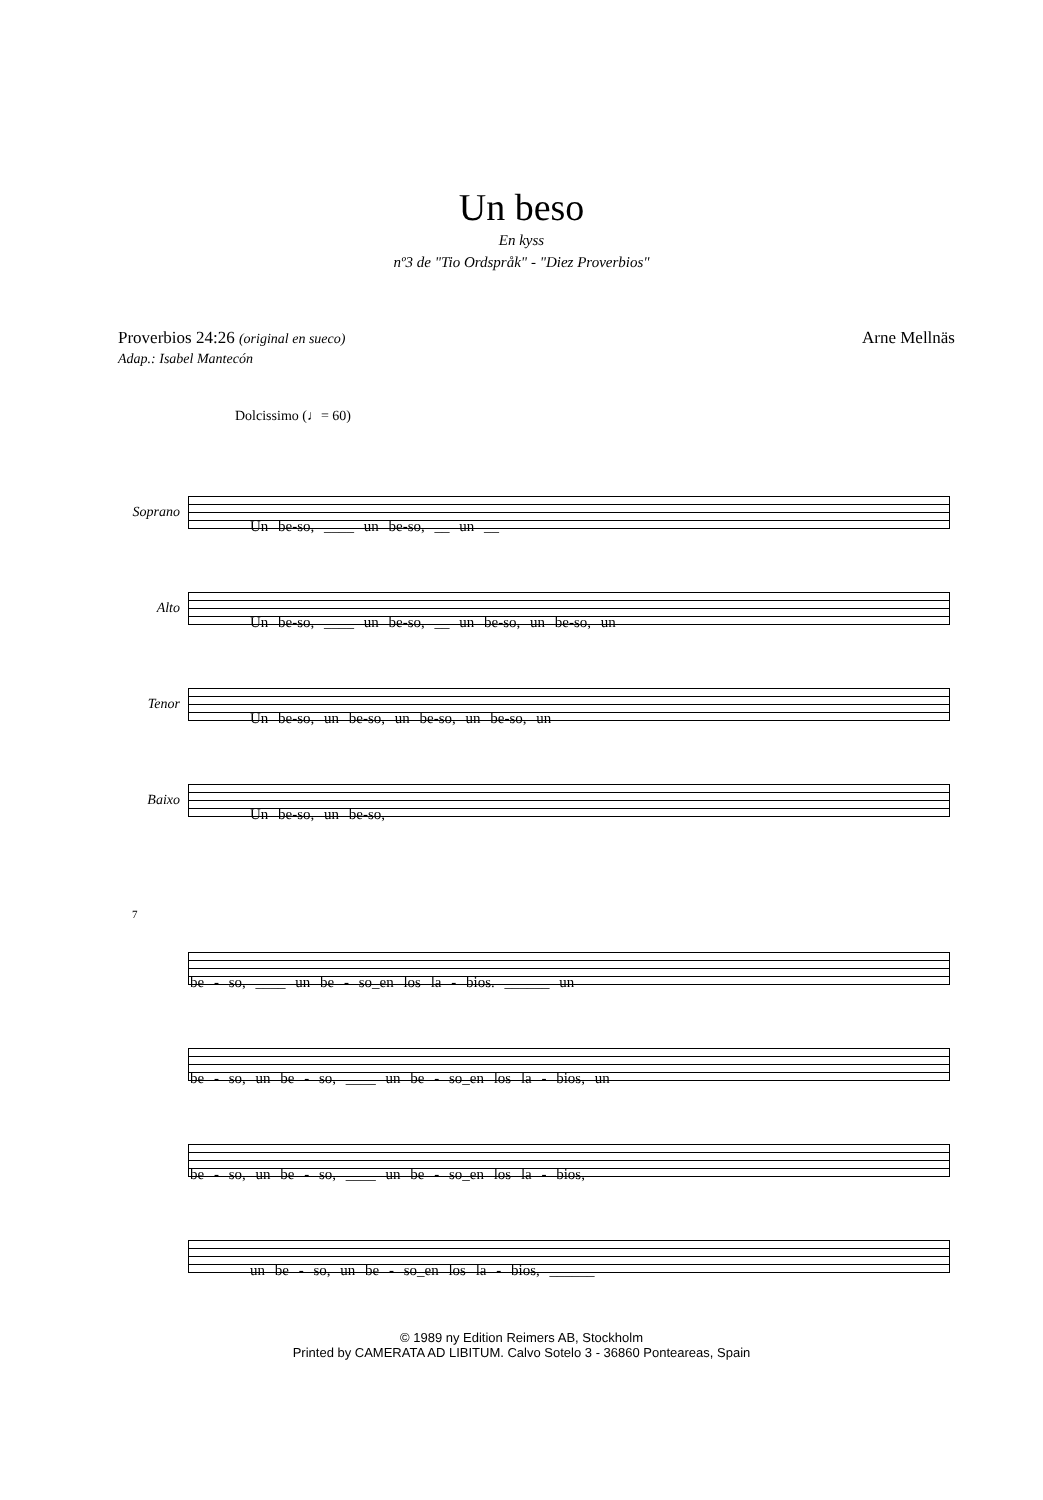Un beso
En kyss
nº3 de "Tio Ordspråk" - "Diez Proverbios"
Proverbios 24:26 (original en sueco)
Adap.: Isabel Mantecón
Arne Mellnäs
Dolcissimo (♩= 60)
Soprano
Un be-so, ____ un be-so, __ un __
Alto
Un be-so, ____ un be-so, __ un be-so, un be-so, un
Tenor
Un be-so, un be-so, un be-so, un be-so, un
Baixo
Un be-so, un be-so,
7
be - so, ____ un be - so_en los la - bios. ______ un
be - so, un be - so, ____ un be - so_en los la - bios, un
be - so, un be - so, ____ un be - so_en los la - bios,
un be - so, un be - so_en los la - bios, ______
© 1989 ny Edition Reimers AB, Stockholm
Printed by CAMERATA AD LIBITUM. Calvo Sotelo 3 - 36860 Ponteareas, Spain